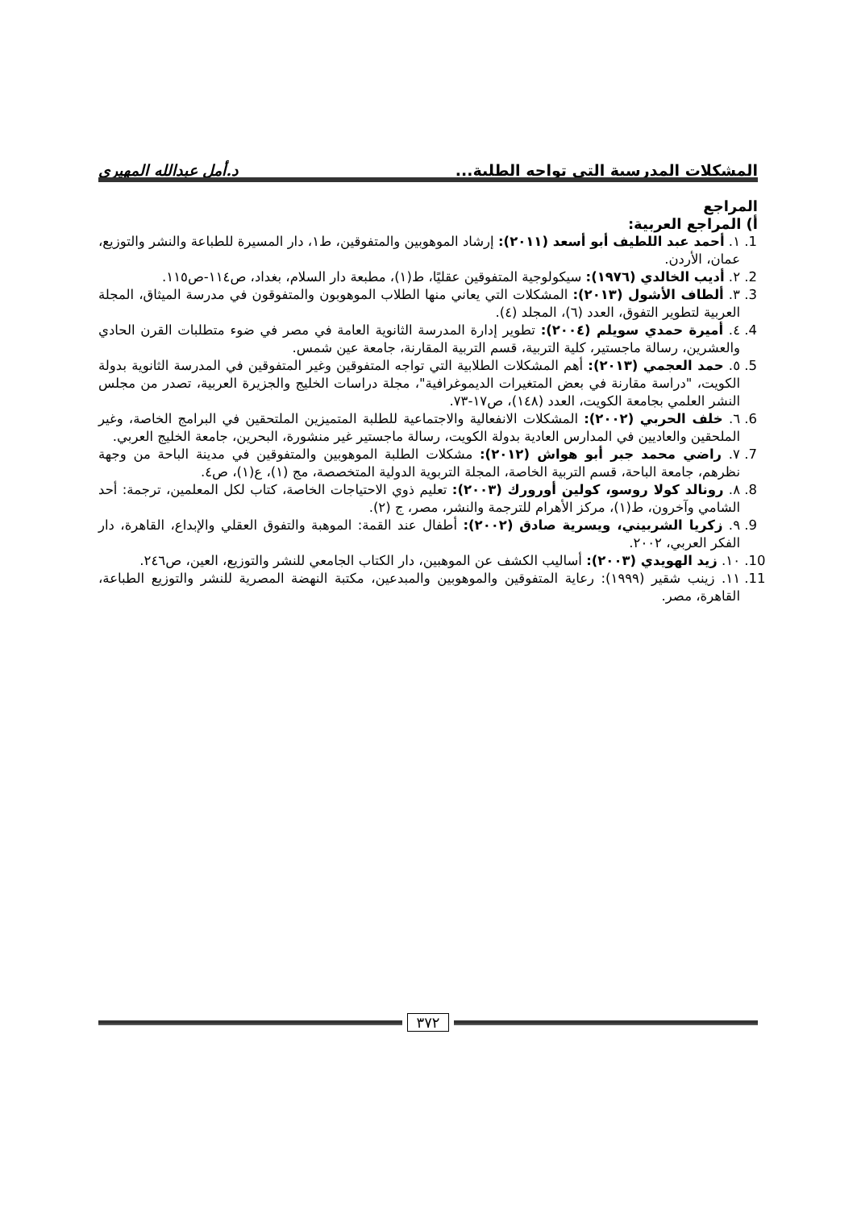المشكلات المدرسية التي تواجه الطلبة... د.أمل عبدالله المهيري
المراجع
أ) المراجع العربية:
1. ١. أحمد عبد اللطيف أبو أسعد (٢٠١١): إرشاد الموهوبين والمتفوقين، ط١، دار المسيرة للطباعة والنشر والتوزيع، عمان، الأردن.
2. ٢. أديب الخالدي (١٩٧٦): سيكولوجية المتفوقين عقليًا، ط(١)، مطبعة دار السلام، بغداد، ص١١٤-ص١١٥.
3. ٣. ألطاف الأشول (٢٠١٣): المشكلات التي يعاني منها الطلاب الموهوبون والمتفوقون في مدرسة الميثاق، المجلة العربية لتطوير التفوق، العدد (٦)، المجلد (٤).
4. ٤. أميرة حمدي سويلم (٢٠٠٤): تطوير إدارة المدرسة الثانوية العامة في مصر في ضوء متطلبات القرن الحادي والعشرين، رسالة ماجستير، كلية التربية، قسم التربية المقارنة، جامعة عين شمس.
5. ٥. حمد العجمي (٢٠١٣): أهم المشكلات الطلابية التي تواجه المتفوقين وغير المتفوقين في المدرسة الثانوية بدولة الكويت، "دراسة مقارنة في بعض المتغيرات الديموغرافية"، مجلة دراسات الخليج والجزيرة العربية، تصدر من مجلس النشر العلمي بجامعة الكويت، العدد (١٤٨)، ص١٧-٧٣.
6. ٦. خلف الحربي (٢٠٠٢): المشكلات الانفعالية والاجتماعية للطلبة المتميزين الملتحقين في البرامج الخاصة، وغير الملحقين والعاديين في المدارس العادية بدولة الكويت، رسالة ماجستير غير منشورة، البحرين، جامعة الخليج العربي.
7. ٧. راضي محمد جبر أبو هواش (٢٠١٢): مشكلات الطلبة الموهوبين والمتفوقين في مدينة الباحة من وجهة نظرهم، جامعة الباحة، قسم التربية الخاصة، المجلة التربوية الدولية المتخصصة، مج (١)، ع(١)، ص٤.
8. ٨. رونالد كولا روسو، كولين أورورك (٢٠٠٣): تعليم ذوي الاحتياجات الخاصة، كتاب لكل المعلمين، ترجمة: أحد الشامي وآخرون، ط(١)، مركز الأهرام للترجمة والنشر، مصر، ج (٢).
9. ٩. زكريا الشربيني، ويسرية صادق (٢٠٠٢): أطفال عند القمة: الموهبة والتفوق العقلي والإبداع، القاهرة، دار الفكر العربي، ٢٠٠٢.
10. ١٠. زيد الهويدي (٢٠٠٣): أساليب الكشف عن الموهبين، دار الكتاب الجامعي للنشر والتوزيع، العين، ص٢٤٦.
11. ١١. زينب شقير (١٩٩٩): رعاية المتفوقين والموهوبين والمبدعين، مكتبة النهضة المصرية للنشر والتوزيع الطباعة، القاهرة، مصر.
٣٧٢